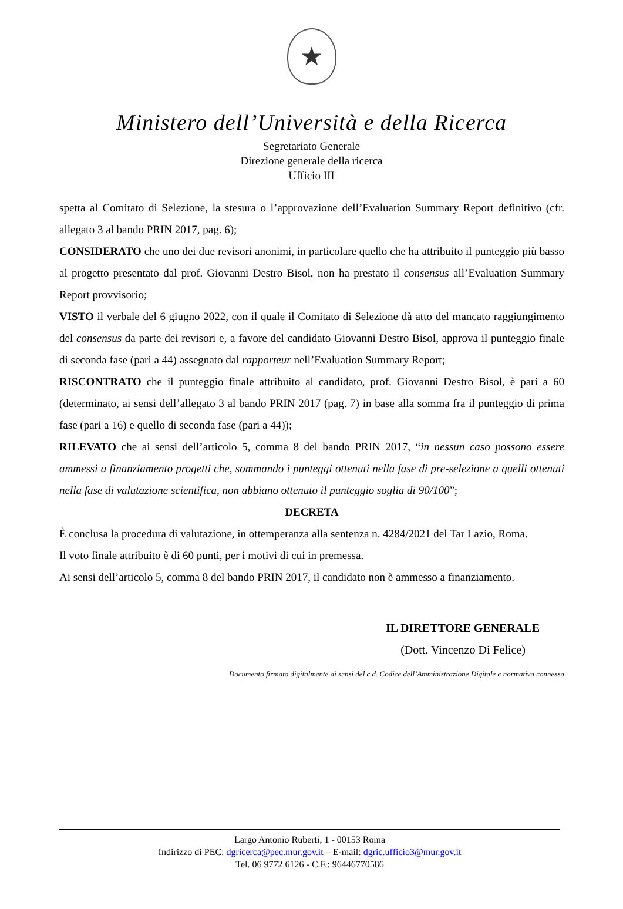★
Ministero dell’Università e della Ricerca
Segretariato Generale
Direzione generale della ricerca
Ufficio III
spetta al Comitato di Selezione, la stesura o l’approvazione dell’Evaluation Summary Report definitivo (cfr. allegato 3 al bando PRIN 2017, pag. 6);
CONSIDERATO che uno dei due revisori anonimi, in particolare quello che ha attribuito il punteggio più basso al progetto presentato dal prof. Giovanni Destro Bisol, non ha prestato il consensus all’Evaluation Summary Report provvisorio;
VISTO il verbale del 6 giugno 2022, con il quale il Comitato di Selezione dà atto del mancato raggiungimento del consensus da parte dei revisori e, a favore del candidato Giovanni Destro Bisol, approva il punteggio finale di seconda fase (pari a 44) assegnato dal rapporteur nell’Evaluation Summary Report;
RISCONTRATO che il punteggio finale attribuito al candidato, prof. Giovanni Destro Bisol, è pari a 60 (determinato, ai sensi dell’allegato 3 al bando PRIN 2017 (pag. 7) in base alla somma fra il punteggio di prima fase (pari a 16) e quello di seconda fase (pari a 44));
RILEVATO che ai sensi dell’articolo 5, comma 8 del bando PRIN 2017, “in nessun caso possono essere ammessi a finanziamento progetti che, sommando i punteggi ottenuti nella fase di pre-selezione a quelli ottenuti nella fase di valutazione scientifica, non abbiano ottenuto il punteggio soglia di 90/100”;
DECRETA
È conclusa la procedura di valutazione, in ottemperanza alla sentenza n. 4284/2021 del Tar Lazio, Roma.
Il voto finale attribuito è di 60 punti, per i motivi di cui in premessa.
Ai sensi dell’articolo 5, comma 8 del bando PRIN 2017, il candidato non è ammesso a finanziamento.
IL DIRETTORE GENERALE
(Dott. Vincenzo Di Felice)
Documento firmato digitalmente ai sensi del c.d. Codice dell’Amministrazione Digitale e normativa connessa
Largo Antonio Ruberti, 1 - 00153 Roma
Indirizzo di PEC: dgricerca@pec.mur.gov.it – E-mail: dgric.ufficio3@mur.gov.it
Tel. 06 9772 6126 - C.F.: 96446770586